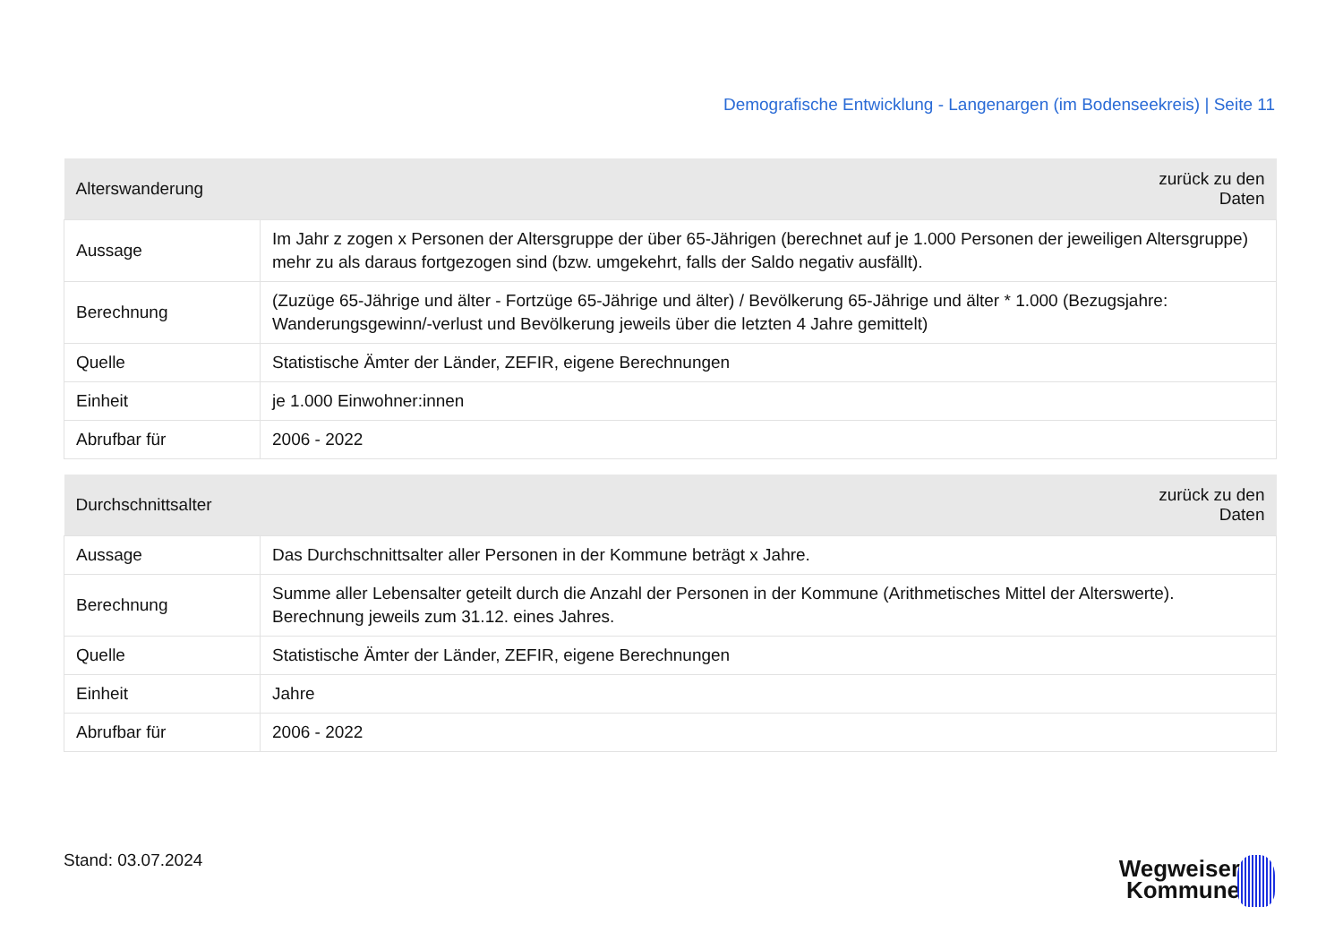Demografische Entwicklung - Langenargen (im Bodenseekreis) | Seite 11
| Alterswanderung | zurück zu den Daten |
| --- | --- |
| Aussage | Im Jahr z zogen x Personen der Altersgruppe der über 65-Jährigen (berechnet auf je 1.000 Personen der jeweiligen Altersgruppe) mehr zu als daraus fortgezogen sind (bzw. umgekehrt, falls der Saldo negativ ausfällt). |
| Berechnung | (Zuzüge 65-Jährige und älter - Fortzüge 65-Jährige und älter) / Bevölkerung 65-Jährige und älter * 1.000 (Bezugsjahre: Wanderungsgewinn/-verlust und Bevölkerung jeweils über die letzten 4 Jahre gemittelt) |
| Quelle | Statistische Ämter der Länder, ZEFIR, eigene Berechnungen |
| Einheit | je 1.000 Einwohner:innen |
| Abrufbar für | 2006 - 2022 |
| Durchschnittsalter | zurück zu den Daten |
| --- | --- |
| Aussage | Das Durchschnittsalter aller Personen in der Kommune beträgt x Jahre. |
| Berechnung | Summe aller Lebensalter geteilt durch die Anzahl der Personen in der Kommune (Arithmetisches Mittel der Alterswerte). Berechnung jeweils zum 31.12. eines Jahres. |
| Quelle | Statistische Ämter der Länder, ZEFIR, eigene Berechnungen |
| Einheit | Jahre |
| Abrufbar für | 2006 - 2022 |
Stand: 03.07.2024
Wegweiser
Kommune